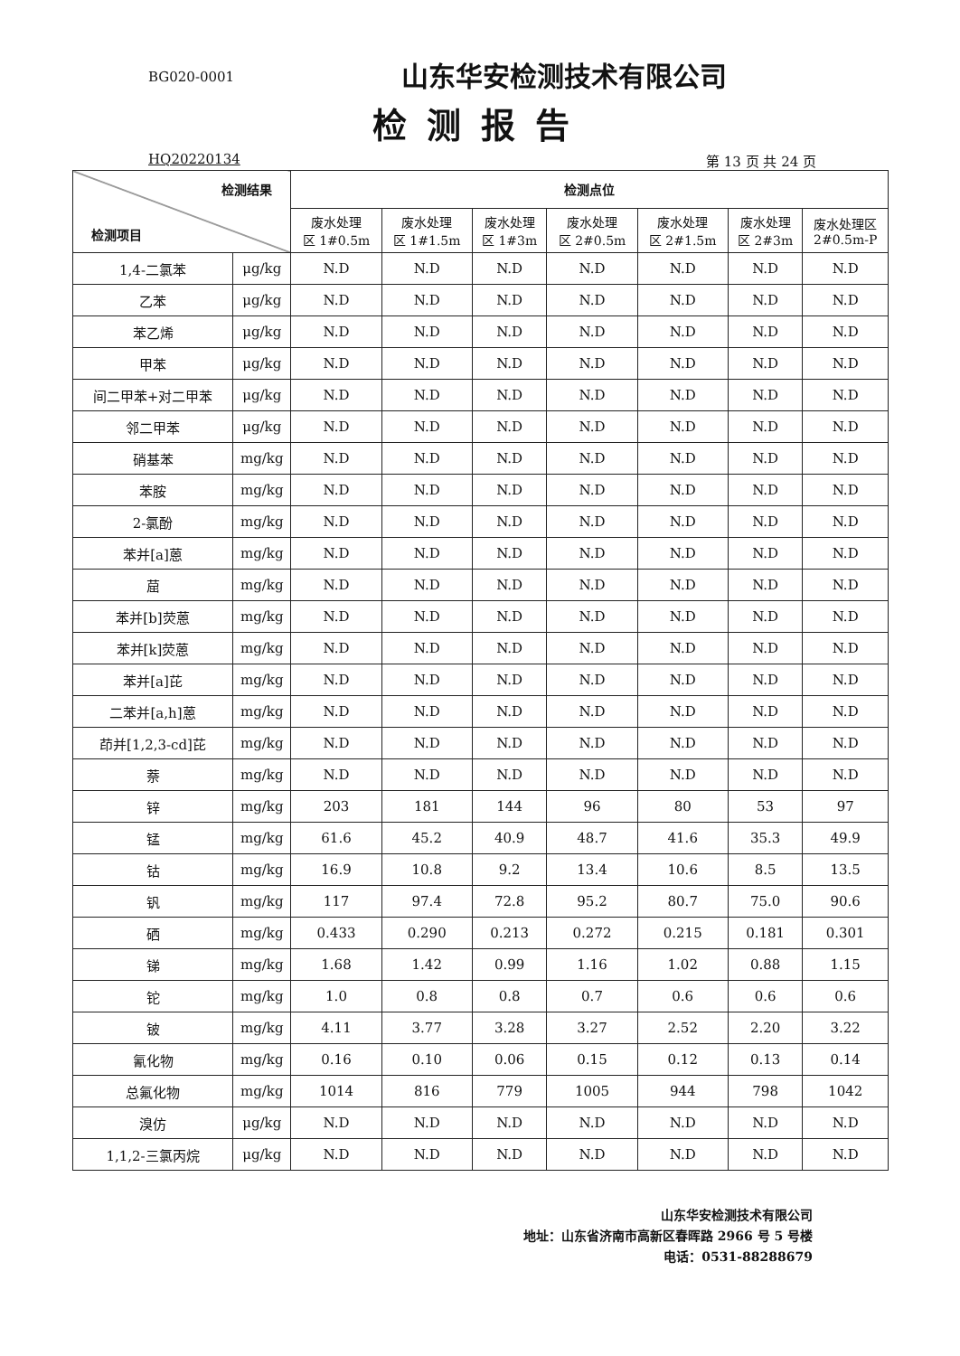BG020-0001
山东华安检测技术有限公司
检测报告
HQ20220134 第 13 页 共 24 页
| 检测结果 检测项目 | | 检测点位 | | | | | | |
| --- | --- | --- | --- | --- | --- | --- | --- | --- |
| | | 废水处理 区 1#0.5m | 废水处理 区 1#1.5m | 废水处理 区 1#3m | 废水处理 区 2#0.5m | 废水处理 区 2#1.5m | 废水处理 区 2#3m | 废水处理区 2#0.5m-P |
| 1,4-二氯苯 | μg/kg | N.D | N.D | N.D | N.D | N.D | N.D | N.D |
| 乙苯 | μg/kg | N.D | N.D | N.D | N.D | N.D | N.D | N.D |
| 苯乙烯 | μg/kg | N.D | N.D | N.D | N.D | N.D | N.D | N.D |
| 甲苯 | μg/kg | N.D | N.D | N.D | N.D | N.D | N.D | N.D |
| 间二甲苯+对二甲苯 | μg/kg | N.D | N.D | N.D | N.D | N.D | N.D | N.D |
| 邻二甲苯 | μg/kg | N.D | N.D | N.D | N.D | N.D | N.D | N.D |
| 硝基苯 | mg/kg | N.D | N.D | N.D | N.D | N.D | N.D | N.D |
| 苯胺 | mg/kg | N.D | N.D | N.D | N.D | N.D | N.D | N.D |
| 2-氯酚 | mg/kg | N.D | N.D | N.D | N.D | N.D | N.D | N.D |
| 苯并[a]蒽 | mg/kg | N.D | N.D | N.D | N.D | N.D | N.D | N.D |
| 䓛 | mg/kg | N.D | N.D | N.D | N.D | N.D | N.D | N.D |
| 苯并[b]荧蒽 | mg/kg | N.D | N.D | N.D | N.D | N.D | N.D | N.D |
| 苯并[k]荧蒽 | mg/kg | N.D | N.D | N.D | N.D | N.D | N.D | N.D |
| 苯并[a]芘 | mg/kg | N.D | N.D | N.D | N.D | N.D | N.D | N.D |
| 二苯并[a,h]蒽 | mg/kg | N.D | N.D | N.D | N.D | N.D | N.D | N.D |
| 茚并[1,2,3-cd]芘 | mg/kg | N.D | N.D | N.D | N.D | N.D | N.D | N.D |
| 萘 | mg/kg | N.D | N.D | N.D | N.D | N.D | N.D | N.D |
| 锌 | mg/kg | 203 | 181 | 144 | 96 | 80 | 53 | 97 |
| 锰 | mg/kg | 61.6 | 45.2 | 40.9 | 48.7 | 41.6 | 35.3 | 49.9 |
| 钴 | mg/kg | 16.9 | 10.8 | 9.2 | 13.4 | 10.6 | 8.5 | 13.5 |
| 钒 | mg/kg | 117 | 97.4 | 72.8 | 95.2 | 80.7 | 75.0 | 90.6 |
| 硒 | mg/kg | 0.433 | 0.290 | 0.213 | 0.272 | 0.215 | 0.181 | 0.301 |
| 锑 | mg/kg | 1.68 | 1.42 | 0.99 | 1.16 | 1.02 | 0.88 | 1.15 |
| 铊 | mg/kg | 1.0 | 0.8 | 0.8 | 0.7 | 0.6 | 0.6 | 0.6 |
| 铍 | mg/kg | 4.11 | 3.77 | 3.28 | 3.27 | 2.52 | 2.20 | 3.22 |
| 氰化物 | mg/kg | 0.16 | 0.10 | 0.06 | 0.15 | 0.12 | 0.13 | 0.14 |
| 总氟化物 | mg/kg | 1014 | 816 | 779 | 1005 | 944 | 798 | 1042 |
| 溴仿 | μg/kg | N.D | N.D | N.D | N.D | N.D | N.D | N.D |
| 1,1,2-三氯丙烷 | μg/kg | N.D | N.D | N.D | N.D | N.D | N.D | N.D |
山东华安检测技术有限公司
地址：山东省济南市高新区春晖路 2966 号 5 号楼
电话：0531-88288679